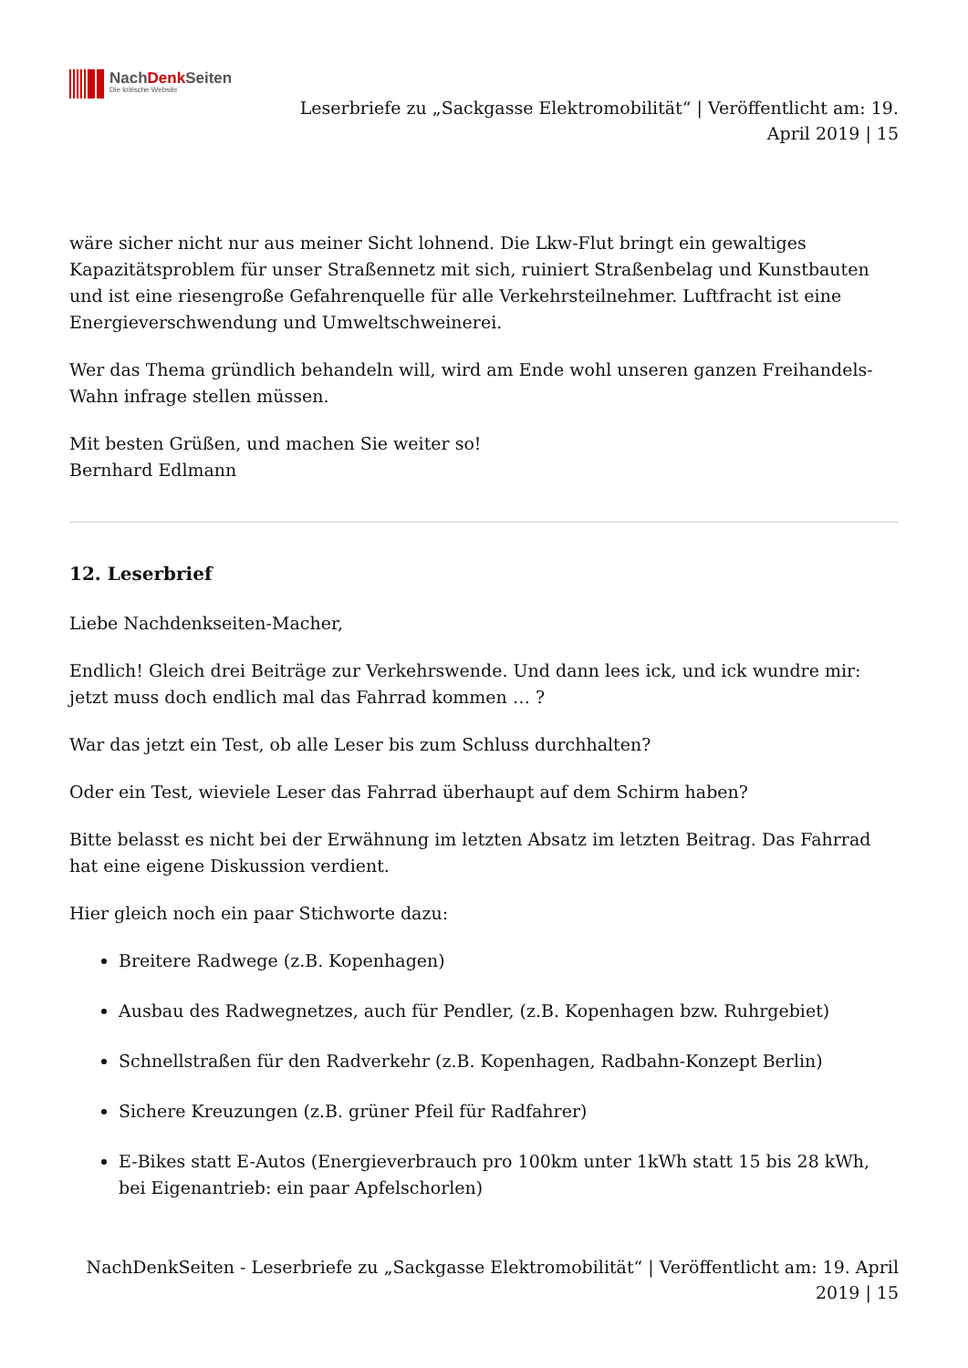NachDenk Seiten
Die kritische Website
Leserbriefe zu „Sackgasse Elektromobilität“ | Veröffentlicht am: 19. April 2019 | 15
wäre sicher nicht nur aus meiner Sicht lohnend. Die Lkw-Flut bringt ein gewaltiges Kapazitätsproblem für unser Straßennetz mit sich, ruiniert Straßenbelag und Kunstbauten und ist eine riesengroße Gefahrenquelle für alle Verkehrsteilnehmer. Luftfracht ist eine Energieverschwendung und Umweltschweinerei.
Wer das Thema gründlich behandeln will, wird am Ende wohl unseren ganzen Freihandels-Wahn infrage stellen müssen.
Mit besten Grüßen, und machen Sie weiter so!
Bernhard Edlmann
12. Leserbrief
Liebe Nachdenkseiten-Macher,
Endlich! Gleich drei Beiträge zur Verkehrswende. Und dann lees ick, und ick wundre mir: jetzt muss doch endlich mal das Fahrrad kommen … ?
War das jetzt ein Test, ob alle Leser bis zum Schluss durchhalten?
Oder ein Test, wieviele Leser das Fahrrad überhaupt auf dem Schirm haben?
Bitte belasst es nicht bei der Erwähnung im letzten Absatz im letzten Beitrag. Das Fahrrad hat eine eigene Diskussion verdient.
Hier gleich noch ein paar Stichworte dazu:
Breitere Radwege (z.B. Kopenhagen)
Ausbau des Radwegnetzes, auch für Pendler, (z.B. Kopenhagen bzw. Ruhrgebiet)
Schnellstraßen für den Radverkehr (z.B. Kopenhagen, Radbahn-Konzept Berlin)
Sichere Kreuzungen (z.B. grüner Pfeil für Radfahrer)
E-Bikes statt E-Autos (Energieverbrauch pro 100km unter 1kWh statt 15 bis 28 kWh, bei Eigenantrieb: ein paar Apfelschorlen)
NachDenkSeiten - Leserbriefe zu „Sackgasse Elektromobilität“ | Veröffentlicht am: 19. April 2019 | 15